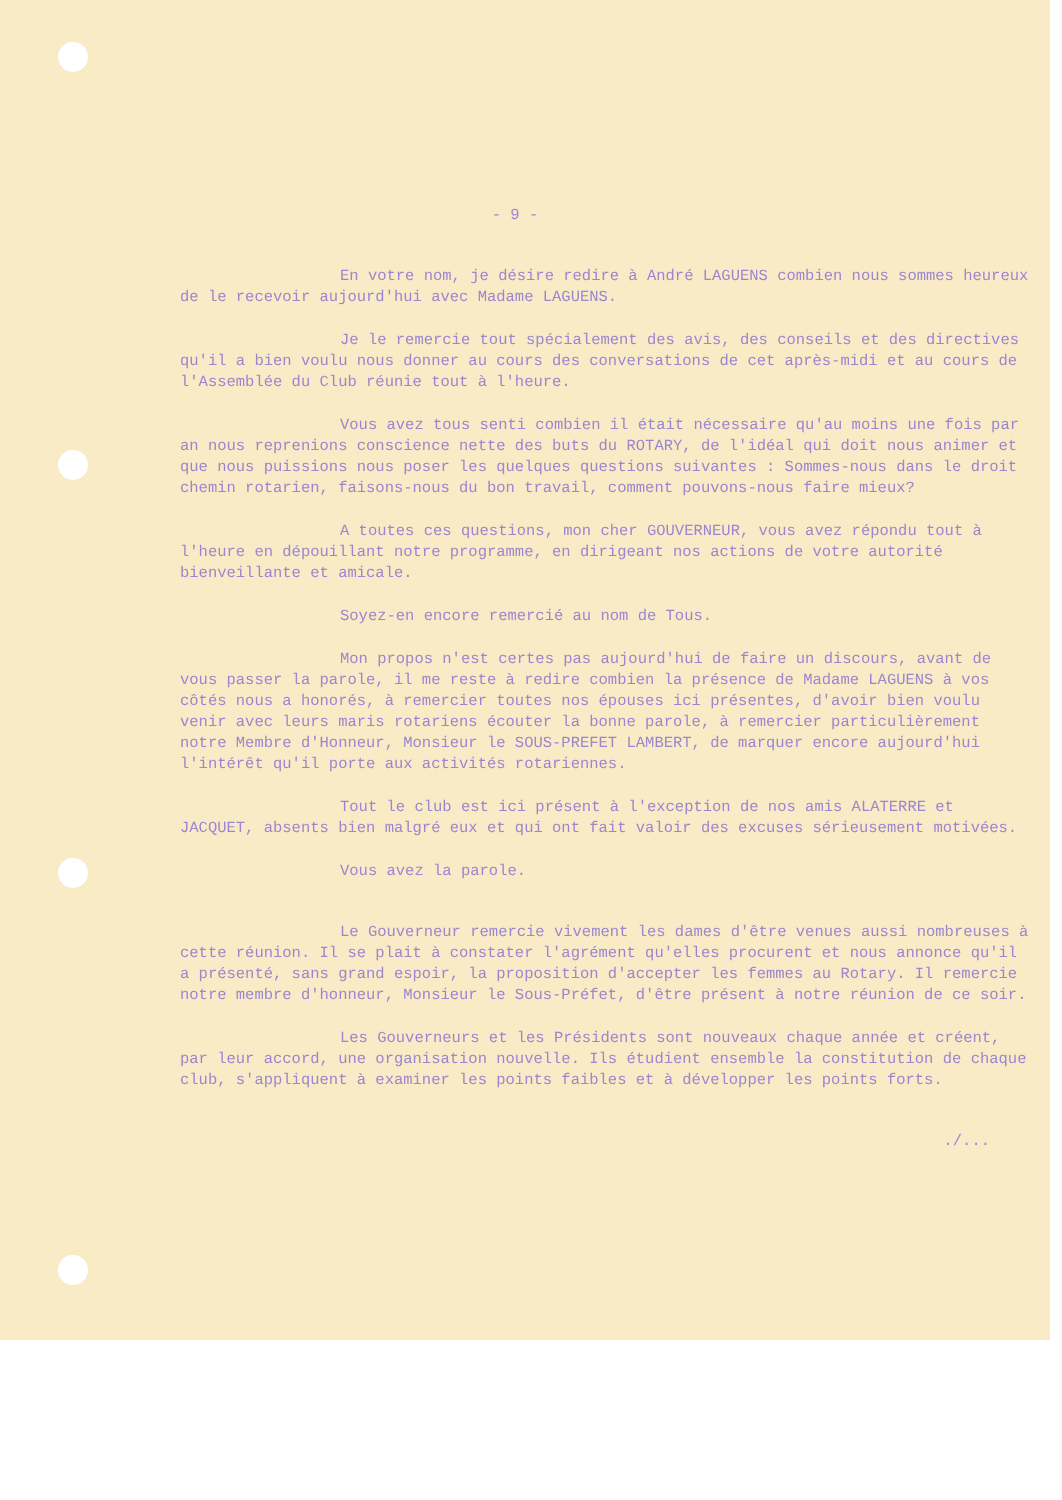- 9 -
En votre nom, je désire redire à André LAGUENS combien nous sommes heureux de le recevoir aujourd'hui avec Madame LAGUENS.
Je le remercie tout spécialement des avis, des conseils et des directives qu'il a bien voulu nous donner au cours des conversations de cet après-midi et au cours de l'Assemblée du Club réunie tout à l'heure.
Vous avez tous senti combien il était nécessaire qu'au moins une fois par an nous reprenions conscience nette des buts du ROTARY, de l'idéal qui doit nous animer et que nous puissions nous poser les quelques questions suivantes : Sommes-nous dans le droit chemin rotarien, faisons-nous du bon travail, comment pouvons-nous faire mieux?
A toutes ces questions, mon cher GOUVERNEUR, vous avez répondu tout à l'heure en dépouillant notre programme, en dirigeant nos actions de votre autorité bienveillante et amicale.
Soyez-en encore remercié au nom de Tous.
Mon propos n'est certes pas aujourd'hui de faire un discours, avant de vous passer la parole, il me reste à redire combien la présence de Madame LAGUENS à vos côtés nous a honorés, à remercier toutes nos épouses ici présentes, d'avoir bien voulu venir avec leurs maris rotariens écouter la bonne parole, à remercier particulièrement notre Membre d'Honneur, Monsieur le SOUS-PREFET LAMBERT, de marquer encore aujourd'hui l'intérêt qu'il porte aux activités rotariennes.
Tout le club est ici présent à l'exception de nos amis ALATERRE et JACQUET, absents bien malgré eux et qui ont fait valoir des excuses sérieusement motivées.
Vous avez la parole.
Le Gouverneur remercie vivement les dames d'être venues aussi nombreuses à cette réunion. Il se plait à constater l'agrément qu'elles procurent et nous annonce qu'il a présenté, sans grand espoir, la proposition d'accepter les femmes au Rotary. Il remercie notre membre d'honneur, Monsieur le Sous-Préfet, d'être présent à notre réunion de ce soir.
Les Gouverneurs et les Présidents sont nouveaux chaque année et créent, par leur accord, une organisation nouvelle. Ils étudient ensemble la constitution de chaque club, s'appliquent à examiner les points faibles et à développer les points forts.
./...